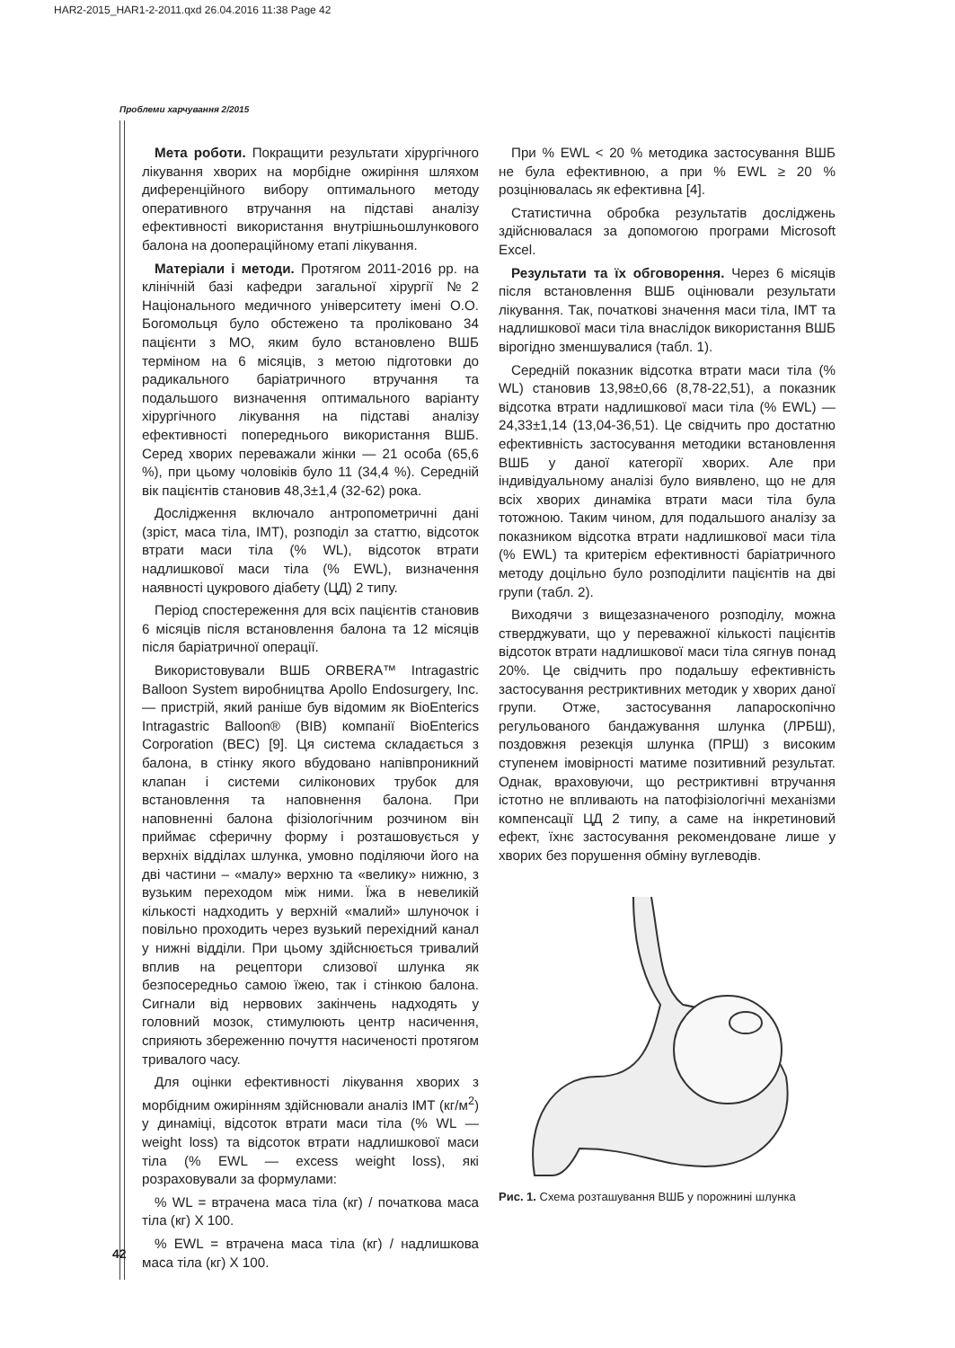HAR2-2015_HAR1-2-2011.qxd 26.04.2016 11:38 Page 42
Проблеми харчування 2/2015
Мета роботи. Покращити результати хірургічного лікування хворих на морбідне ожиріння шляхом диференційного вибору оптимального методу оперативного втручання на підставі аналізу ефективності використання внутрішньошлункового балона на доопераційному етапі лікування.
Матеріали і методи. Протягом 2011-2016 рр. на клінічній базі кафедри загальної хірургії №2 Національного медичного університету імені О.О. Богомольця було обстежено та проліковано 34 пацієнти з МО, яким було встановлено ВШБ терміном на 6 місяців, з метою підготовки до радикального баріатричного втручання та подальшого визначення оптимального варіанту хірургічного лікування на підставі аналізу ефективності попереднього використання ВШБ. Серед хворих переважали жінки — 21 особа (65,6 %), при цьому чоловіків було 11 (34,4 %). Середній вік пацієнтів становив 48,3±1,4 (32-62) рока.
Дослідження включало антропометричні дані (зріст, маса тіла, ІМТ), розподіл за статтю, відсоток втрати маси тіла (% WL), відсоток втрати надлишкової маси тіла (% EWL), визначення наявності цукрового діабету (ЦД) 2 типу.
Період спостереження для всіх пацієнтів становив 6 місяців після встановлення балона та 12 місяців після баріатричної операції.
Використовували ВШБ ORBERA™ Intragastric Balloon System виробництва Apollo Endosurgery, Inc. — пристрій, який раніше був відомим як BioEnterics Intragastric Balloon® (BIB) компанії BioEnterics Corporation (BEC) [9]. Ця система складається з балона, в стінку якого вбудовано напівпроникний клапан і системи силіконових трубок для встановлення та наповнення балона. При наповненні балона фізіологічним розчином він приймає сферичну форму і розташовується у верхніх відділах шлунка, умовно поділяючи його на дві частини – «малу» верхню та «велику» нижню, з вузьким переходом між ними. Їжа в невеликій кількості надходить у верхній «малий» шлуночок і повільно проходить через вузький перехідний канал у нижні відділи. При цьому здійснюється тривалий вплив на рецептори слизової шлунка як безпосередньо самою їжею, так і стінкою балона. Сигнали від нервових закінчень надходять у головний мозок, стимулюють центр насичення, сприяють збереженню почуття насиченості протягом тривалого часу.
Для оцінки ефективності лікування хворих з морбідним ожирінням здійснювали аналіз ІМТ (кг/м<sup>2</sup>) у динаміці, відсоток втрати маси тіла (% WL — weight loss) та відсоток втрати надлишкової маси тіла (% EWL — excess weight loss), які розраховували за формулами:
% WL = втрачена маса тіла (кг) / початкова маса тіла (кг) X 100.
% EWL = втрачена маса тіла (кг) / надлишкова маса тіла (кг) X 100.
При % EWL < 20 % методика застосування ВШБ не була ефективною, а при % EWL ≥ 20 % розцінювалась як ефективна [4].
Статистична обробка результатів досліджень здійснювалася за допомогою програми Microsoft Excel.
Результати та їх обговорення. Через 6 місяців після встановлення ВШБ оцінювали результати лікування. Так, початкові значення маси тіла, ІМТ та надлишкової маси тіла внаслідок використання ВШБ вірогідно зменшувалися (табл. 1).
Середній показник відсотка втрати маси тіла (% WL) становив 13,98±0,66 (8,78-22,51), а показник відсотка втрати надлишкової маси тіла (% EWL) — 24,33±1,14 (13,04-36,51). Це свідчить про достатню ефективність застосування методики встановлення ВШБ у даної категорії хворих. Але при індивідуальному аналізі було виявлено, що не для всіх хворих динаміка втрати маси тіла була тотожною. Таким чином, для подальшого аналізу за показником відсотка втрати надлишкової маси тіла (% EWL) та критерієм ефективності баріатричного методу доцільно було розподілити пацієнтів на дві групи (табл. 2).
Виходячи з вищезазначеного розподілу, можна стверджувати, що у переважної кількості пацієнтів відсоток втрати надлишкової маси тіла сягнув понад 20%. Це свідчить про подальшу ефективність застосування рестриктивних методик у хворих даної групи. Отже, застосування лапароскопічно регульованого бандажування шлунка (ЛРБШ), поздовжня резекція шлунка (ПРШ) з високим ступенем імовірності матиме позитивний результат. Однак, враховуючи, що рестриктивні втручання істотно не впливають на патофізіологічні механізми компенсації ЦД 2 типу, а саме на інкретиновий ефект, їхнє застосування рекомендоване лише у хворих без порушення обміну вуглеводів.
Рис. 1. Схема розташування ВШБ у порожнині шлунка
42